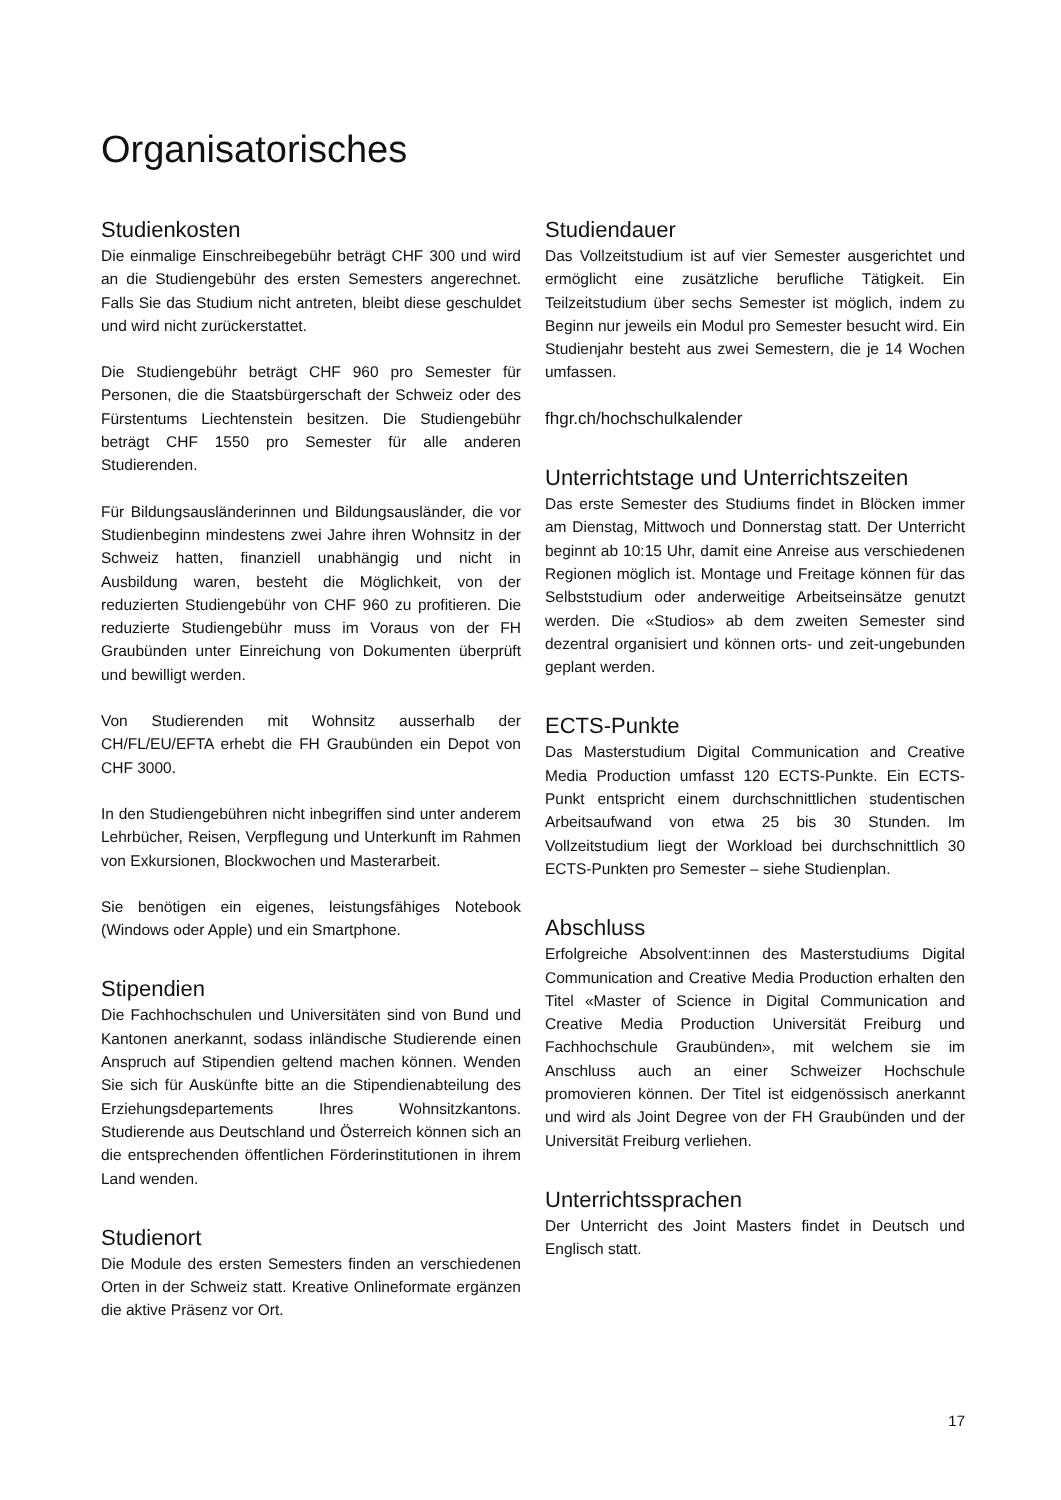Organisatorisches
Studienkosten
Die einmalige Einschreibegebühr beträgt CHF 300 und wird an die Studiengebühr des ersten Semesters angerechnet. Falls Sie das Studium nicht antreten, bleibt diese geschuldet und wird nicht zurückerstattet.
Die Studiengebühr beträgt CHF 960 pro Semester für Personen, die die Staatsbürgerschaft der Schweiz oder des Fürstentums Liechtenstein besitzen. Die Studiengebühr beträgt CHF 1550 pro Semester für alle anderen Studierenden.
Für Bildungsausländerinnen und Bildungsausländer, die vor Studienbeginn mindestens zwei Jahre ihren Wohnsitz in der Schweiz hatten, finanziell unabhängig und nicht in Ausbildung waren, besteht die Möglichkeit, von der reduzierten Studiengebühr von CHF 960 zu profitieren. Die reduzierte Studiengebühr muss im Voraus von der FH Graubünden unter Einreichung von Dokumenten überprüft und bewilligt werden.
Von Studierenden mit Wohnsitz ausserhalb der CH/FL/EU/EFTA erhebt die FH Graubünden ein Depot von CHF 3000.
In den Studiengebühren nicht inbegriffen sind unter anderem Lehrbücher, Reisen, Verpflegung und Unterkunft im Rahmen von Exkursionen, Blockwochen und Masterarbeit.
Sie benötigen ein eigenes, leistungsfähiges Notebook (Windows oder Apple) und ein Smartphone.
Stipendien
Die Fachhochschulen und Universitäten sind von Bund und Kantonen anerkannt, sodass inländische Studierende einen Anspruch auf Stipendien geltend machen können. Wenden Sie sich für Auskünfte bitte an die Stipendienabteilung des Erziehungsdepartements Ihres Wohnsitzkantons. Studierende aus Deutschland und Österreich können sich an die entsprechenden öffentlichen Förderinstitutionen in ihrem Land wenden.
Studienort
Die Module des ersten Semesters finden an verschiedenen Orten in der Schweiz statt. Kreative Onlineformate ergänzen die aktive Präsenz vor Ort.
Studiendauer
Das Vollzeitstudium ist auf vier Semester ausgerichtet und ermöglicht eine zusätzliche berufliche Tätigkeit. Ein Teilzeitstudium über sechs Semester ist möglich, indem zu Beginn nur jeweils ein Modul pro Semester besucht wird. Ein Studienjahr besteht aus zwei Semestern, die je 14 Wochen umfassen.
fhgr.ch/hochschulkalender
Unterrichtstage und Unterrichtszeiten
Das erste Semester des Studiums findet in Blöcken immer am Dienstag, Mittwoch und Donnerstag statt. Der Unterricht beginnt ab 10:15 Uhr, damit eine Anreise aus verschiedenen Regionen möglich ist. Montage und Freitage können für das Selbststudium oder anderweitige Arbeitseinsätze genutzt werden. Die «Studios» ab dem zweiten Semester sind dezentral organisiert und können orts- und zeit-ungebunden geplant werden.
ECTS-Punkte
Das Masterstudium Digital Communication and Creative Media Production umfasst 120 ECTS-Punkte. Ein ECTS-Punkt entspricht einem durchschnittlichen studentischen Arbeitsaufwand von etwa 25 bis 30 Stunden. Im Vollzeitstudium liegt der Workload bei durchschnittlich 30 ECTS-Punkten pro Semester – siehe Studienplan.
Abschluss
Erfolgreiche Absolvent:innen des Masterstudiums Digital Communication and Creative Media Production erhalten den Titel «Master of Science in Digital Communication and Creative Media Production Universität Freiburg und Fachhochschule Graubünden», mit welchem sie im Anschluss auch an einer Schweizer Hochschule promovieren können. Der Titel ist eidgenössisch anerkannt und wird als Joint Degree von der FH Graubünden und der Universität Freiburg verliehen.
Unterrichtssprachen
Der Unterricht des Joint Masters findet in Deutsch und Englisch statt.
17